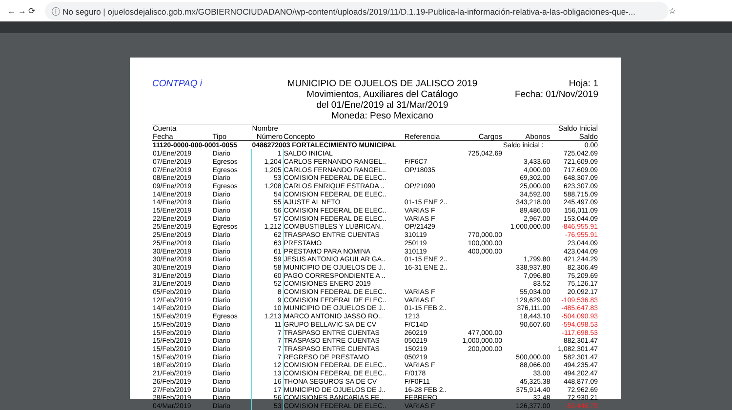← → ⟳ ⓘ No seguro | ojuelosdejalisco.gob.mx/GOBIERNOCIUDADANO/wp-content/uploads/2019/11/D.1.19-Publica-la-información-relativa-a-las-obligaciones-que-... ☆
CONTPAQ i MUNICIPIO DE OJUELOS DE JALISCO 2019
Movimientos, Auxiliares del Catálogo
del 01/Ene/2019 al 31/Mar/2019
Moneda: Peso Mexicano
Hoja: 1
Fecha: 01/Nov/2019
| Cuenta | | Nombre | | | | | Saldo Inicial |
| --- | --- | --- | --- | --- | --- | --- | --- |
| Fecha | Tipo | Número | Concepto | Referencia | Cargos | Abonos | Saldo |
| 11120-0000-000-0001-0055 | | 0486272003 FORTALECIMIENTO MUNICIPAL | | | | Saldo inicial : | 0.00 |
| 01/Ene/2019 | Diario | 1 | SALDO INICIAL | | 725,042.69 | | 725,042.69 |
| 07/Ene/2019 | Egresos | 1,204 | CARLOS FERNANDO RANGEL.. | F/F6C7 | | 3,433.60 | 721,609.09 |
| 07/Ene/2019 | Egresos | 1,205 | CARLOS FERNANDO RANGEL.. | OP/18035 | | 4,000.00 | 717,609.09 |
| 08/Ene/2019 | Diario | 53 | COMISION FEDERAL DE ELEC.. | | | 69,302.00 | 648,307.09 |
| 09/Ene/2019 | Egresos | 1,208 | CARLOS ENRIQUE ESTRADA .. | OP/21090 | | 25,000.00 | 623,307.09 |
| 14/Ene/2019 | Diario | 54 | COMISION FEDERAL DE ELEC.. | | | 34,592.00 | 588,715.09 |
| 14/Ene/2019 | Diario | 55 | AJUSTE AL NETO | 01-15 ENE 2.. | | 343,218.00 | 245,497.09 |
| 15/Ene/2019 | Diario | 56 | COMISION FEDERAL DE ELEC.. | VARIAS F | | 89,486.00 | 156,011.09 |
| 22/Ene/2019 | Diario | 57 | COMISION FEDERAL DE ELEC.. | VARIAS F | | 2,967.00 | 153,044.09 |
| 25/Ene/2019 | Egresos | 1,212 | COMBUSTIBLES Y LUBRICAN.. | OP/21429 | | 1,000,000.00 | -846,955.91 |
| 25/Ene/2019 | Diario | 62 | TRASPASO ENTRE CUENTAS | 310119 | 770,000.00 | | -76,955.91 |
| 25/Ene/2019 | Diario | 63 | PRESTAMO | 250119 | 100,000.00 | | 23,044.09 |
| 30/Ene/2019 | Diario | 61 | PRESTAMO PARA NOMINA | 310119 | 400,000.00 | | 423,044.09 |
| 30/Ene/2019 | Diario | 59 | JESUS ANTONIO AGUILAR GA.. | 01-15 ENE 2.. | | 1,799.80 | 421,244.29 |
| 30/Ene/2019 | Diario | 58 | MUNICIPIO DE OJUELOS DE J.. | 16-31 ENE 2.. | | 338,937.80 | 82,306.49 |
| 31/Ene/2019 | Diario | 60 | PAGO CORRESPONDIENTE A .. | | | 7,096.80 | 75,209.69 |
| 31/Ene/2019 | Diario | 52 | COMISIONES ENERO 2019 | | | 83.52 | 75,126.17 |
| 05/Feb/2019 | Diario | 8 | COMISION FEDERAL DE ELEC.. | VARIAS F | | 55,034.00 | 20,092.17 |
| 12/Feb/2019 | Diario | 9 | COMISION FEDERAL DE ELEC.. | VARIAS F | | 129,629.00 | -109,536.83 |
| 14/Feb/2019 | Diario | 10 | MUNICIPIO DE OJUELOS DE J.. | 01-15 FEB 2.. | | 376,111.00 | -485,647.83 |
| 15/Feb/2019 | Egresos | 1,213 | MARCO ANTONIO JASSO RO.. | 1213 | | 18,443.10 | -504,090.93 |
| 15/Feb/2019 | Diario | 11 | GRUPO BELLAVIC SA DE CV | F/C14D | | 90,607.60 | -594,698.53 |
| 15/Feb/2019 | Diario | 7 | TRASPASO ENTRE CUENTAS | 260219 | 477,000.00 | | -117,698.53 |
| 15/Feb/2019 | Diario | 7 | TRASPASO ENTRE CUENTAS | 050219 | 1,000,000.00 | | 882,301.47 |
| 15/Feb/2019 | Diario | 7 | TRASPASO ENTRE CUENTAS | 150219 | 200,000.00 | | 1,082,301.47 |
| 15/Feb/2019 | Diario | 7 | REGRESO DE PRESTAMO | 050219 | | 500,000.00 | 582,301.47 |
| 18/Feb/2019 | Diario | 12 | COMISION FEDERAL DE ELEC.. | VARIAS F | | 88,066.00 | 494,235.47 |
| 21/Feb/2019 | Diario | 13 | COMISION FEDERAL DE ELEC.. | F/0178 | | 33.00 | 494,202.47 |
| 26/Feb/2019 | Diario | 16 | THONA SEGUROS SA DE CV | F/F0F11 | | 45,325.38 | 448,877.09 |
| 27/Feb/2019 | Diario | 17 | MUNICIPIO DE OJUELOS DE J.. | 16-28 FEB 2.. | | 375,914.40 | 72,962.69 |
| 28/Feb/2019 | Diario | 56 | COMISIONES BANCARIAS FE.. | FEBRERO | | 32.48 | 72,930.21 |
| 04/Mar/2019 | Diario | 53 | COMISION FEDERAL DE ELEC.. | VARIAS F | | 126,377.00 | -53,446.79 |